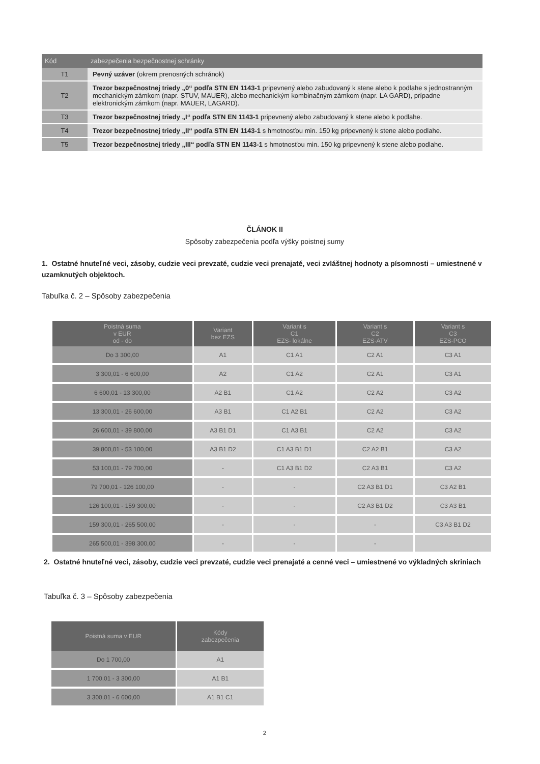| Kód | zabezpečenia bezpečnostnej schránky |
| --- | --- |
| T1 | Pevný uzáver (okrem prenosných schránok) |
| T2 | Trezor bezpečnostnej triedy „0“ podľa STN EN 1143-1 pripevnený alebo zabudovaný k stene alebo k podlahe s jednostranným mechanickým zámkom (napr. STUV, MAUER), alebo mechanickým kombinačným zámkom (napr. LA GARD), prípadne elektronickým zámkom (napr. MAUER, LAGARD). |
| T3 | Trezor bezpečnostnej triedy „I“ podľa STN EN 1143-1 pripevnený alebo zabudovaný k stene alebo k podlahe. |
| T4 | Trezor bezpečnostnej triedy „II“ podľa STN EN 1143-1 s hmotnosťou min. 150 kg pripevnený k stene alebo podlahe. |
| T5 | Trezor bezpečnostnej triedy „III“ podľa STN EN 1143-1 s hmotnosťou min. 150 kg pripevnený k stene alebo podlahe. |
ČLÁNOK II
Spôsoby zabezpečenia podľa výšky poistnej sumy
1. Ostatné hnuteľné veci, zásoby, cudzie veci prevzaté, cudzie veci prenajaté, veci zvláštnej hodnoty a písomnosti – umiestnené v uzamknutých objektoch.
Tabuľka č. 2 – Spôsoby zabezpečenia
| Poistná suma v EUR od - do | Variant bez EZS | Variant s C1 EZS- lokálne | Variant s C2 EZS-ATV | Variant s C3 EZS-PCO |
| --- | --- | --- | --- | --- |
| Do 3 300,00 | A1 | C1 A1 | C2 A1 | C3 A1 |
| 3 300,01 - 6 600,00 | A2 | C1 A2 | C2 A1 | C3 A1 |
| 6 600,01 - 13 300,00 | A2 B1 | C1 A2 | C2 A2 | C3 A2 |
| 13 300,01 - 26 600,00 | A3 B1 | C1 A2 B1 | C2 A2 | C3 A2 |
| 26 600,01 - 39 800,00 | A3 B1 D1 | C1 A3 B1 | C2 A2 | C3 A2 |
| 39 800,01 - 53 100,00 | A3 B1 D2 | C1 A3 B1 D1 | C2 A2 B1 | C3 A2 |
| 53 100,01 - 79 700,00 | - | C1 A3 B1 D2 | C2 A3 B1 | C3 A2 |
| 79 700,01 - 126 100,00 | - | - | C2 A3 B1 D1 | C3 A2 B1 |
| 126 100,01 - 159 300,00 | - | - | C2 A3 B1 D2 | C3 A3 B1 |
| 159 300,01 - 265 500,00 | - | - | - | C3 A3 B1 D2 |
| 265 500,01 - 398 300,00 | - | - | - | |
2. Ostatné hnuteľné veci, zásoby, cudzie veci prevzaté, cudzie veci prenajaté a cenné veci – umiestnené vo výkladných skriniach
Tabuľka č. 3 – Spôsoby zabezpečenia
| Poistná suma v EUR | Kódy zabezpečenia |
| --- | --- |
| Do 1 700,00 | A1 |
| 1 700,01 - 3 300,00 | A1 B1 |
| 3 300,01 - 6 600,00 | A1 B1 C1 |
2